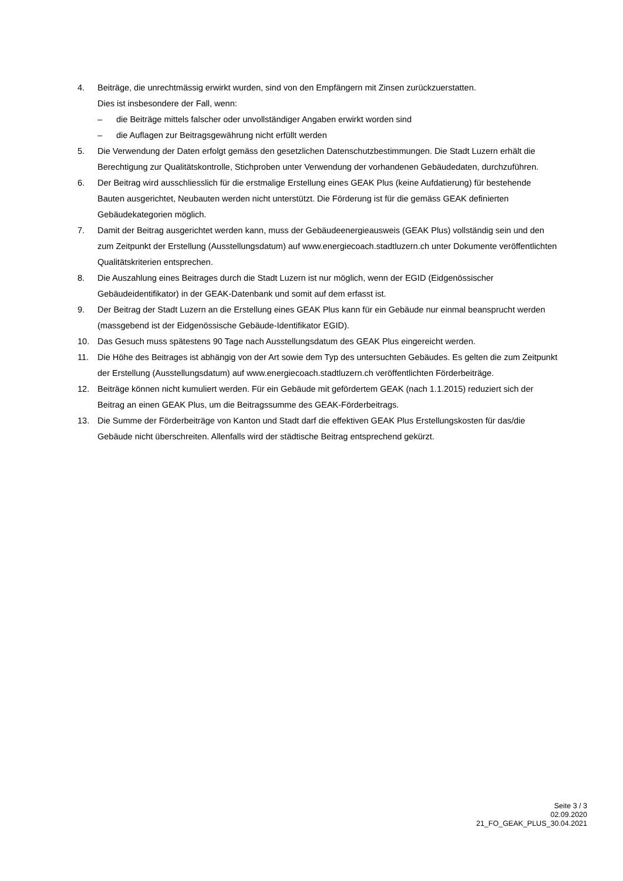4. Beiträge, die unrechtmässig erwirkt wurden, sind von den Empfängern mit Zinsen zurückzuerstatten.
Dies ist insbesondere der Fall, wenn:
– die Beiträge mittels falscher oder unvollständiger Angaben erwirkt worden sind
– die Auflagen zur Beitragsgewährung nicht erfüllt werden
5. Die Verwendung der Daten erfolgt gemäss den gesetzlichen Datenschutzbestimmungen. Die Stadt Luzern erhält die Berechtigung zur Qualitätskontrolle, Stichproben unter Verwendung der vorhandenen Gebäudedaten, durchzuführen.
6. Der Beitrag wird ausschliesslich für die erstmalige Erstellung eines GEAK Plus (keine Aufdatierung) für bestehende Bauten ausgerichtet, Neubauten werden nicht unterstützt. Die Förderung ist für die gemäss GEAK definierten Gebäudekategorien möglich.
7. Damit der Beitrag ausgerichtet werden kann, muss der Gebäudeenergieausweis (GEAK Plus) vollständig sein und den zum Zeitpunkt der Erstellung (Ausstellungsdatum) auf www.energiecoach.stadtluzern.ch unter Dokumente veröffentlichten Qualitätskriterien entsprechen.
8. Die Auszahlung eines Beitrages durch die Stadt Luzern ist nur möglich, wenn der EGID (Eidgenössischer Gebäudeidentifikator) in der GEAK-Datenbank und somit auf dem erfasst ist.
9. Der Beitrag der Stadt Luzern an die Erstellung eines GEAK Plus kann für ein Gebäude nur einmal beansprucht werden (massgebend ist der Eidgenössische Gebäude-Identifikator EGID).
10. Das Gesuch muss spätestens 90 Tage nach Ausstellungsdatum des GEAK Plus eingereicht werden.
11. Die Höhe des Beitrages ist abhängig von der Art sowie dem Typ des untersuchten Gebäudes. Es gelten die zum Zeitpunkt der Erstellung (Ausstellungsdatum) auf www.energiecoach.stadtluzern.ch veröffentlichten Förderbeiträge.
12. Beiträge können nicht kumuliert werden. Für ein Gebäude mit gefördertem GEAK (nach 1.1.2015) reduziert sich der Beitrag an einen GEAK Plus, um die Beitragssumme des GEAK-Förderbeitrags.
13. Die Summe der Förderbeiträge von Kanton und Stadt darf die effektiven GEAK Plus Erstellungskosten für das/die Gebäude nicht überschreiten. Allenfalls wird der städtische Beitrag entsprechend gekürzt.
Seite 3 / 3
02.09.2020
21_FO_GEAK_PLUS_30.04.2021